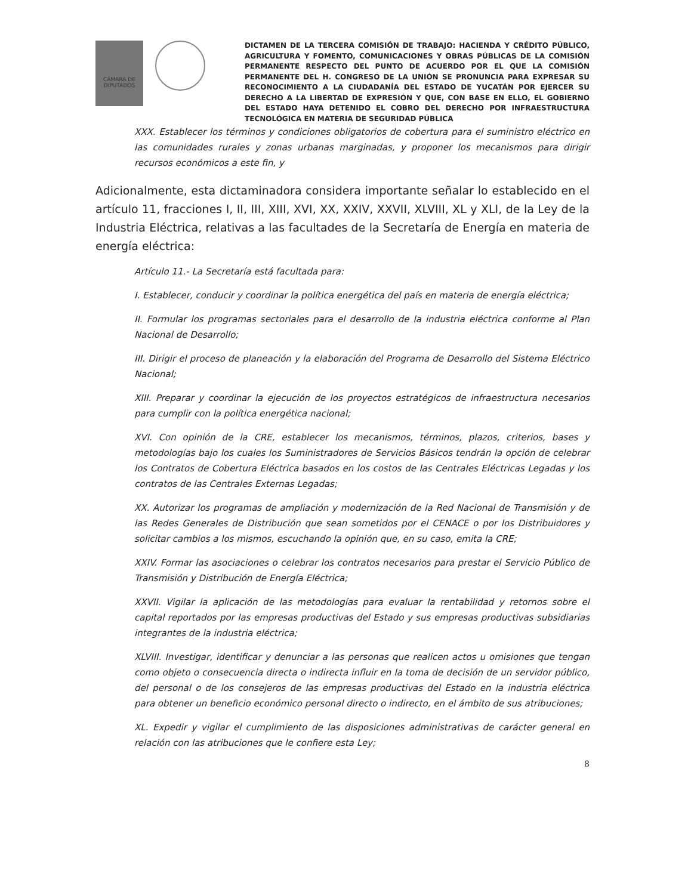CÁMARA DE DIPUTADOS
DICTAMEN DE LA TERCERA COMISIÓN DE TRABAJO: HACIENDA Y CRÉDITO PÚBLICO, AGRICULTURA Y FOMENTO, COMUNICACIONES Y OBRAS PÚBLICAS DE LA COMISIÓN PERMANENTE RESPECTO DEL PUNTO DE ACUERDO POR EL QUE LA COMISIÓN PERMANENTE DEL H. CONGRESO DE LA UNIÓN SE PRONUNCIA PARA EXPRESAR SU RECONOCIMIENTO A LA CIUDADANÍA DEL ESTADO DE YUCATÁN POR EJERCER SU DERECHO A LA LIBERTAD DE EXPRESIÓN Y QUE, CON BASE EN ELLO, EL GOBIERNO DEL ESTADO HAYA DETENIDO EL COBRO DEL DERECHO POR INFRAESTRUCTURA TECNOLÓGICA EN MATERIA DE SEGURIDAD PÚBLICA
XXX. Establecer los términos y condiciones obligatorios de cobertura para el suministro eléctrico en las comunidades rurales y zonas urbanas marginadas, y proponer los mecanismos para dirigir recursos económicos a este fin, y
Adicionalmente, esta dictaminadora considera importante señalar lo establecido en el artículo 11, fracciones I, II, III, XIII, XVI, XX, XXIV, XXVII, XLVIII, XL y XLI, de la Ley de la Industria Eléctrica, relativas a las facultades de la Secretaría de Energía en materia de energía eléctrica:
Artículo 11.- La Secretaría está facultada para:
I. Establecer, conducir y coordinar la política energética del país en materia de energía eléctrica;
II. Formular los programas sectoriales para el desarrollo de la industria eléctrica conforme al Plan Nacional de Desarrollo;
III. Dirigir el proceso de planeación y la elaboración del Programa de Desarrollo del Sistema Eléctrico Nacional;
XIII. Preparar y coordinar la ejecución de los proyectos estratégicos de infraestructura necesarios para cumplir con la política energética nacional;
XVI. Con opinión de la CRE, establecer los mecanismos, términos, plazos, criterios, bases y metodologías bajo los cuales los Suministradores de Servicios Básicos tendrán la opción de celebrar los Contratos de Cobertura Eléctrica basados en los costos de las Centrales Eléctricas Legadas y los contratos de las Centrales Externas Legadas;
XX. Autorizar los programas de ampliación y modernización de la Red Nacional de Transmisión y de las Redes Generales de Distribución que sean sometidos por el CENACE o por los Distribuidores y solicitar cambios a los mismos, escuchando la opinión que, en su caso, emita la CRE;
XXIV. Formar las asociaciones o celebrar los contratos necesarios para prestar el Servicio Público de Transmisión y Distribución de Energía Eléctrica;
XXVII. Vigilar la aplicación de las metodologías para evaluar la rentabilidad y retornos sobre el capital reportados por las empresas productivas del Estado y sus empresas productivas subsidiarias integrantes de la industria eléctrica;
XLVIII. Investigar, identificar y denunciar a las personas que realicen actos u omisiones que tengan como objeto o consecuencia directa o indirecta influir en la toma de decisión de un servidor público, del personal o de los consejeros de las empresas productivas del Estado en la industria eléctrica para obtener un beneficio económico personal directo o indirecto, en el ámbito de sus atribuciones;
XL. Expedir y vigilar el cumplimiento de las disposiciones administrativas de carácter general en relación con las atribuciones que le confiere esta Ley;
8